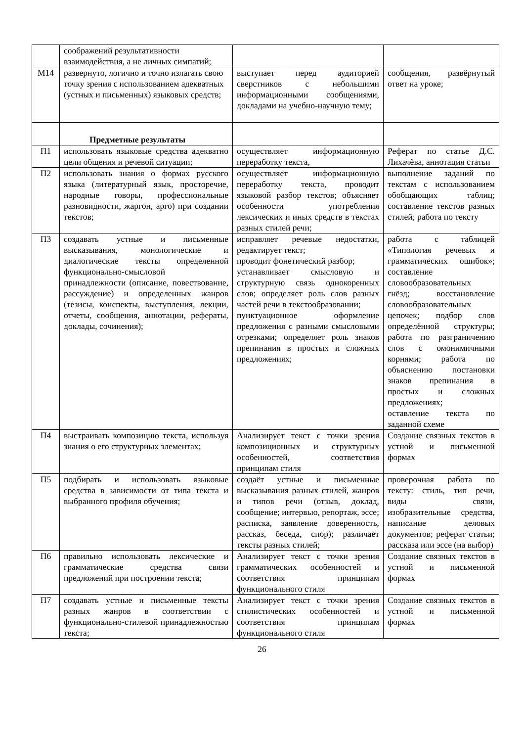| | соображений результативности взаимодействия, а не личных симпатий; | | |
| М14 | развернуто, логично и точно излагать свою точку зрения с использованием адекватных (устных и письменных) языковых средств; | выступает перед аудиторией сверстников с небольшими информационными сообщениями, докладами на учебно-научную тему; | сообщения, развёрнутый ответ на уроке; |
| | Предметные результаты | | |
| П1 | использовать языковые средства адекватно цели общения и речевой ситуации; | осуществляет информационную переработку текста, | Реферат по статье Д.С. Лихачёва, аннотация статьи |
| П2 | использовать знания о формах русского языка (литературный язык, просторечие, народные говоры, профессиональные разновидности, жаргон, арго) при создании текстов; | осуществляет информационную переработку текста, проводит языковой разбор текстов; объясняет особенности употребления лексических и иных средств в текстах разных стилей речи; | выполнение заданий по текстам с использованием обобщающих таблиц; составление текстов разных стилей; работа по тексту |
| П3 | создавать устные и письменные высказывания, монологические и диалогические тексты определенной функционально-смысловой принадлежности (описание, повествование, рассуждение) и определенных жанров (тезисы, конспекты, выступления, лекции, отчеты, сообщения, аннотации, рефераты, доклады, сочинения); | исправляет речевые недостатки, редактирует текст; проводит фонетический разбор; устанавливает смысловую и структурную связь однокоренных слов; определяет роль слов разных частей речи в текстообразовании; пунктуационное оформление предложения с разными смысловыми отрезками; определяет роль знаков препинания в простых и сложных предложениях; | работа с таблицей «Типология речевых и грамматических ошибок»; составление словообразовательных гнёзд; восстановление словообразовательных цепочек; подбор слов определённой структуры; работа по разграничению слов с омонимичными корнями; работа по объяснению постановки знаков препинания в простых и сложных предложениях; оставление текста по заданной схеме |
| П4 | выстраивать композицию текста, используя знания о его структурных элементах; | Анализирует текст с точки зрения композиционных и структурных особенностей, соответствия принципам стиля | Создание связных текстов в устной и письменной формах |
| П5 | подбирать и использовать языковые средства в зависимости от типа текста и выбранного профиля обучения; | создаёт устные и письменные высказывания разных стилей, жанров и типов речи (отзыв, доклад, сообщение; интервью, репортаж, эссе; расписка, заявление доверенность, рассказ, беседа, спор); различает тексты разных стилей; | проверочная работа по тексту: стиль, тип речи, виды связи, изобразительные средства, написание деловых документов; реферат статьи; рассказа или эссе (на выбор) |
| П6 | правильно использовать лексические и грамматические средства связи предложений при построении текста; | Анализирует текст с точки зрения грамматических особенностей и соответствия принципам функционального стиля | Создание связных текстов в устной и письменной формах |
| П7 | создавать устные и письменные тексты разных жанров в соответствии с функционально-стилевой принадлежностью текста; | Анализирует текст с точки зрения стилистических особенностей и соответствия принципам функционального стиля | Создание связных текстов в устной и письменной формах |
26